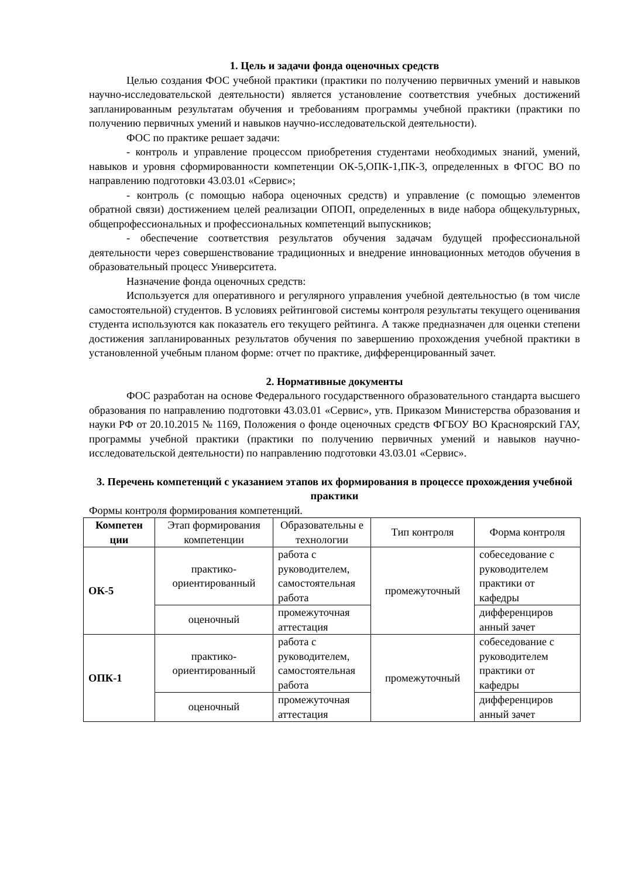1. Цель и задачи фонда оценочных средств
Целью создания ФОС учебной практики (практики по получению первичных умений и навыков научно-исследовательской деятельности) является установление соответствия учебных достижений запланированным результатам обучения и требованиям программы учебной практики (практики по получению первичных умений и навыков научно-исследовательской деятельности).
ФОС по практике решает задачи:
- контроль и управление процессом приобретения студентами необходимых знаний, умений, навыков и уровня сформированности компетенции ОК-5,ОПК-1,ПК-3, определенных в ФГОС ВО по направлению подготовки 43.03.01 «Сервис»;
- контроль (с помощью набора оценочных средств) и управление (с помощью элементов обратной связи) достижением целей реализации ОПОП, определенных в виде набора общекультурных, общепрофессиональных и профессиональных компетенций выпускников;
- обеспечение соответствия результатов обучения задачам будущей профессиональной деятельности через совершенствование традиционных и внедрение инновационных методов обучения в образовательный процесс Университета.
Назначение фонда оценочных средств:
Используется для оперативного и регулярного управления учебной деятельностью (в том числе самостоятельной) студентов. В условиях рейтинговой системы контроля результаты текущего оценивания студента используются как показатель его текущего рейтинга. А также предназначен для оценки степени достижения запланированных результатов обучения по завершению прохождения учебной практики в установленной учебным планом форме: отчет по практике, дифференцированный зачет.
2. Нормативные документы
ФОС разработан на основе Федерального государственного образовательного стандарта высшего образования по направлению подготовки 43.03.01 «Сервис», утв. Приказом Министерства образования и науки РФ от 20.10.2015 № 1169, Положения о фонде оценочных средств ФГБОУ ВО Красноярский ГАУ, программы учебной практики (практики по получению первичных умений и навыков научно-исследовательской деятельности) по направлению подготовки 43.03.01 «Сервис».
3. Перечень компетенций с указанием этапов их формирования в процессе прохождения учебной практики
Формы контроля формирования компетенций.
| Компетен ции | Этап формирования компетенции | Образовательны е технологии | Тип контроля | Форма контроля |
| --- | --- | --- | --- | --- |
| ОК-5 | практико-ориентированный | работа с руководителем, самостоятельная работа | промежуточный | собеседование с руководителем практики от кафедры |
| | оценочный | промежуточная аттестация | | дифференциров анный зачет |
| ОПК-1 | практико-ориентированный | работа с руководителем, самостоятельная работа | промежуточный | собеседование с руководителем практики от кафедры |
| | оценочный | промежуточная аттестация | | дифференциров анный зачет |